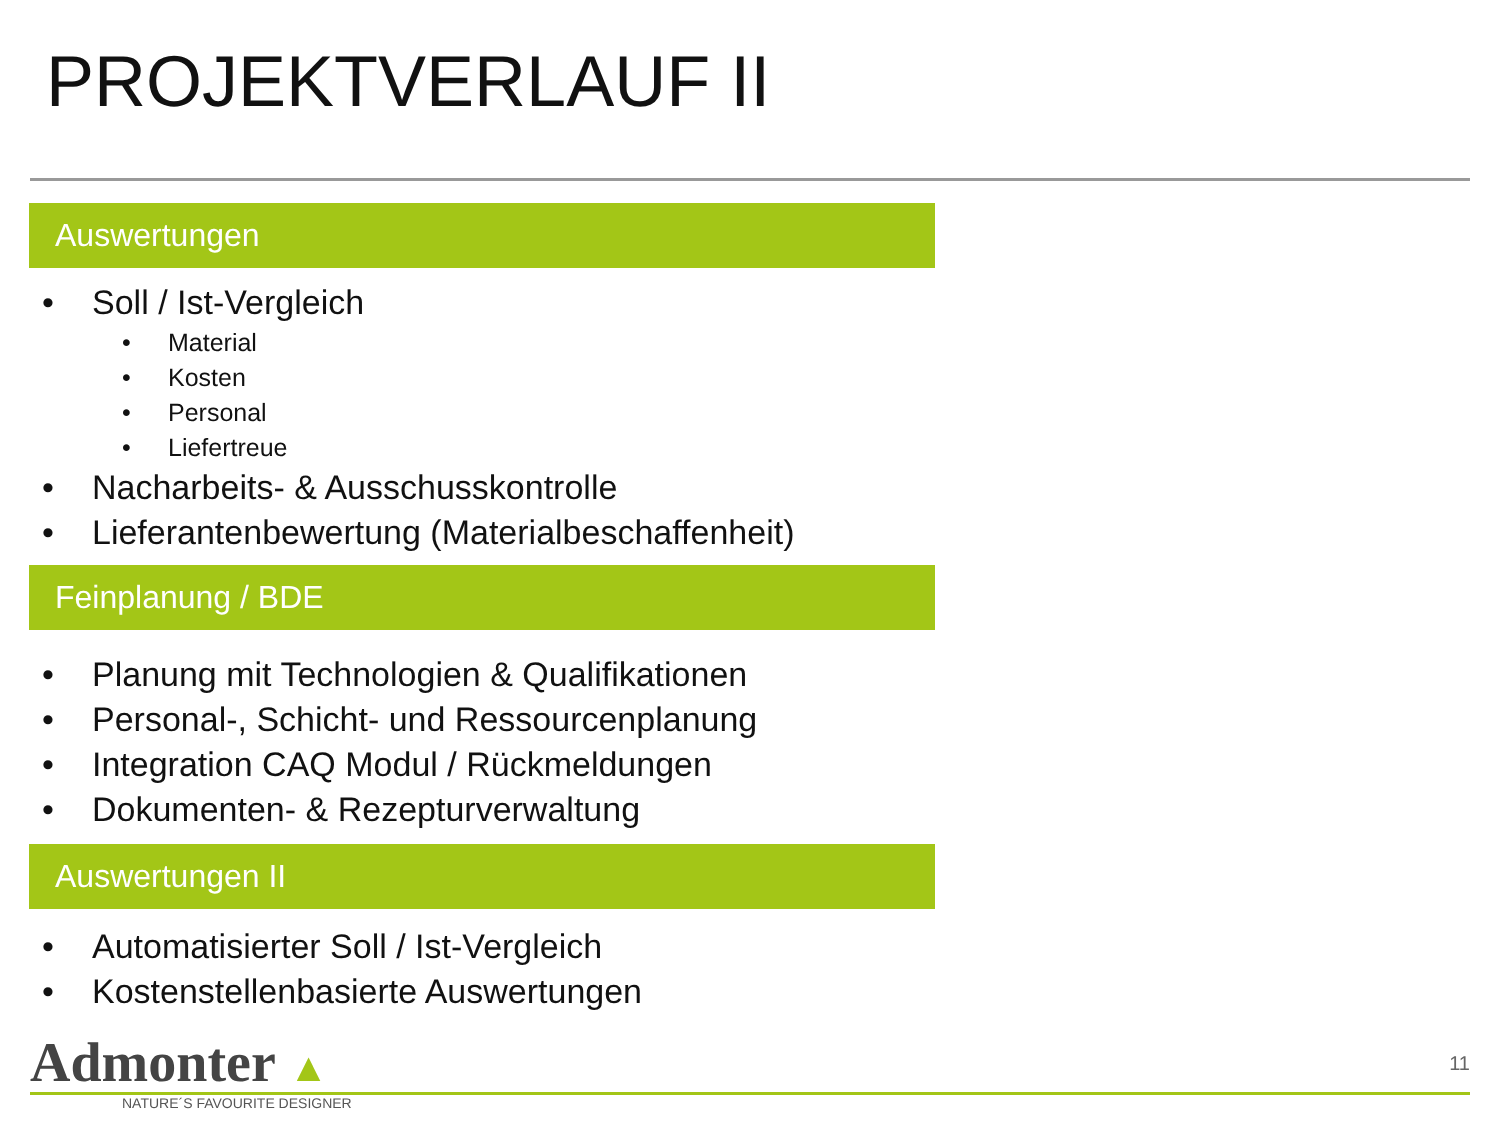PROJEKTVERLAUF II
Auswertungen
Soll / Ist-Vergleich
Material
Kosten
Personal
Liefertreue
Nacharbeits- & Ausschusskontrolle
Lieferantenbewertung (Materialbeschaffenheit)
Feinplanung / BDE
Planung mit Technologien & Qualifikationen
Personal-, Schicht- und Ressourcenplanung
Integration CAQ Modul / Rückmeldungen
Dokumenten- & Rezepturverwaltung
Auswertungen II
Automatisierter Soll / Ist-Vergleich
Kostenstellenbasierte Auswertungen
Admonter ▲
NATURE´S FAVOURITE DESIGNER
11